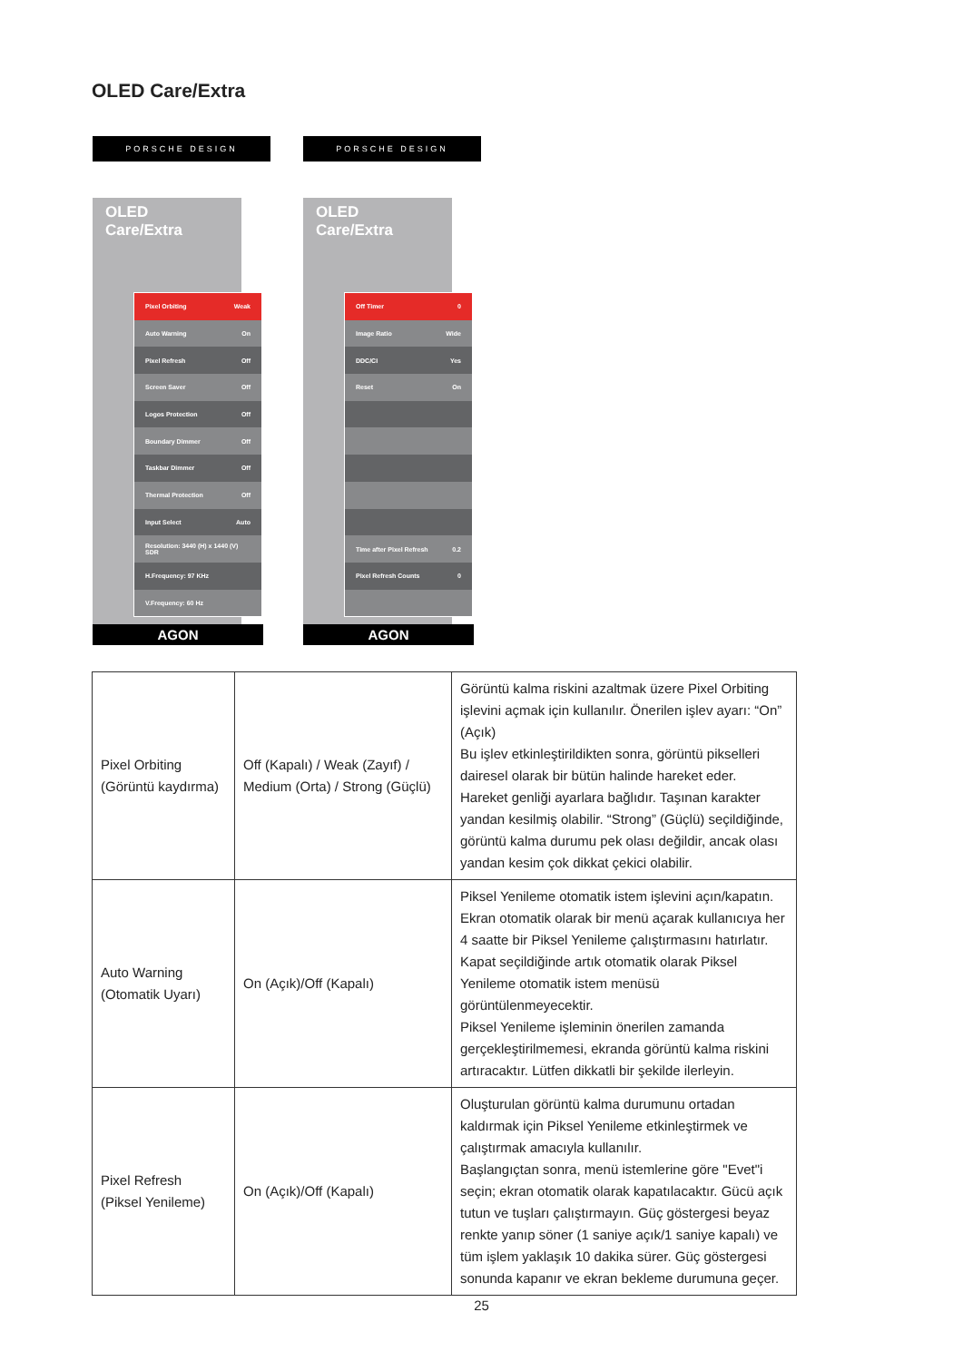OLED Care/Extra
PORSCHE DESIGN
OLED Care/Extra
Pixel Orbiting Weak
Auto Warning On
Pixel Refresh Off
Screen Saver Off
Logos Protection Off
Boundary Dimmer Off
Taskbar Dimmer Off
Thermal Protection Off
Input Select Auto
Resolution: 3440 (H) x 1440 (V) SDR
H.Frequency: 97 KHz
V.Frequency: 60 Hz
AGON
PORSCHE DESIGN
OLED Care/Extra
Off Timer 0
Image Ratio Wide
DDC/CI Yes
Reset On
Time after Pixel Refresh 0.2
Pixel Refresh Counts 0
AGON
| Pixel Orbiting (Görüntü kaydırma) | Off (Kapalı) / Weak (Zayıf) / Medium (Orta) / Strong (Güçlü) | Görüntü kalma riskini azaltmak üzere Pixel Orbiting işlevini açmak için kullanılır. Önerilen işlev ayarı: “On” (Açık) Bu işlev etkinleştirildikten sonra, görüntü pikselleri dairesel olarak bir bütün halinde hareket eder. Hareket genliği ayarlara bağlıdır. Taşınan karakter yandan kesilmiş olabilir. “Strong” (Güçlü) seçildiğinde, görüntü kalma durumu pek olası değildir, ancak olası yandan kesim çok dikkat çekici olabilir. |
| Auto Warning (Otomatik Uyarı) | On (Açık)/Off (Kapalı) | Piksel Yenileme otomatik istem işlevini açın/kapatın. Ekran otomatik olarak bir menü açarak kullanıcıya her 4 saatte bir Piksel Yenileme çalıştırmasını hatırlatır. Kapat seçildiğinde artık otomatik olarak Piksel Yenileme otomatik istem menüsü görüntülenmeyecektir. Piksel Yenileme işleminin önerilen zamanda gerçekleştirilmemesi, ekranda görüntü kalma riskini artıracaktır. Lütfen dikkatli bir şekilde ilerleyin. |
| Pixel Refresh (Piksel Yenileme) | On (Açık)/Off (Kapalı) | Oluşturulan görüntü kalma durumunu ortadan kaldırmak için Piksel Yenileme etkinleştirmek ve çalıştırmak amacıyla kullanılır. Başlangıçtan sonra, menü istemlerine göre "Evet"i seçin; ekran otomatik olarak kapatılacaktır. Gücü açık tutun ve tuşları çalıştırmayın. Güç göstergesi beyaz renkte yanıp söner (1 saniye açık/1 saniye kapalı) ve tüm işlem yaklaşık 10 dakika sürer. Güç göstergesi sonunda kapanır ve ekran bekleme durumuna geçer. |
25